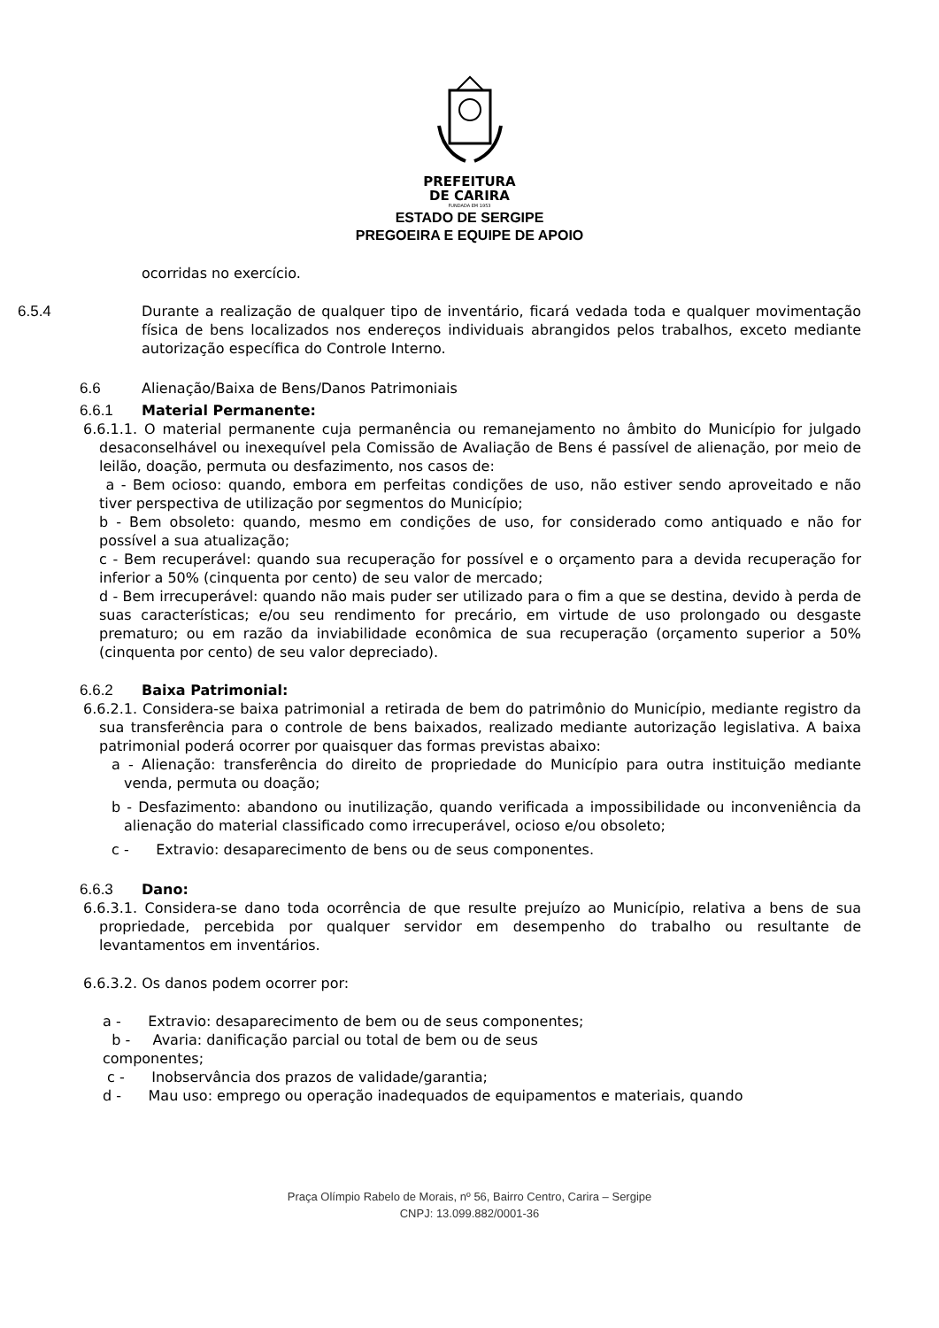PREFEITURA
DE CARIRA
FUNDADA EM 1953
ESTADO DE SERGIPE
PREGOEIRA E EQUIPE DE APOIO
ocorridas no exercício.
6.5.4 Durante a realização de qualquer tipo de inventário, ficará vedada toda e qualquer movimentação física de bens localizados nos endereços individuais abrangidos pelos trabalhos, exceto mediante autorização específica do Controle Interno.
6.6 Alienação/Baixa de Bens/Danos Patrimoniais
6.6.1 Material Permanente:
6.6.1.1. O material permanente cuja permanência ou remanejamento no âmbito do Município for julgado desaconselhável ou inexequível pela Comissão de Avaliação de Bens é passível de alienação, por meio de leilão, doação, permuta ou desfazimento, nos casos de:
a - Bem ocioso: quando, embora em perfeitas condições de uso, não estiver sendo aproveitado e não tiver perspectiva de utilização por segmentos do Município;
b - Bem obsoleto: quando, mesmo em condições de uso, for considerado como antiquado e não for possível a sua atualização;
c - Bem recuperável: quando sua recuperação for possível e o orçamento para a devida recuperação for inferior a 50% (cinquenta por cento) de seu valor de mercado;
d - Bem irrecuperável: quando não mais puder ser utilizado para o fim a que se destina, devido à perda de suas características; e/ou seu rendimento for precário, em virtude de uso prolongado ou desgaste prematuro; ou em razão da inviabilidade econômica de sua recuperação (orçamento superior a 50% (cinquenta por cento) de seu valor depreciado).
6.6.2 Baixa Patrimonial:
6.6.2.1. Considera-se baixa patrimonial a retirada de bem do patrimônio do Município, mediante registro da sua transferência para o controle de bens baixados, realizado mediante autorização legislativa. A baixa patrimonial poderá ocorrer por quaisquer das formas previstas abaixo:
a - Alienação: transferência do direito de propriedade do Município para outra instituição mediante venda, permuta ou doação;
b - Desfazimento: abandono ou inutilização, quando verificada a impossibilidade ou inconveniência da alienação do material classificado como irrecuperável, ocioso e/ou obsoleto;
c - Extravio: desaparecimento de bens ou de seus componentes.
6.6.3 Dano:
6.6.3.1. Considera-se dano toda ocorrência de que resulte prejuízo ao Município, relativa a bens de sua propriedade, percebida por qualquer servidor em desempenho do trabalho ou resultante de levantamentos em inventários.
6.6.3.2. Os danos podem ocorrer por:
a - Extravio: desaparecimento de bem ou de seus componentes;
b - Avaria: danificação parcial ou total de bem ou de seus
componentes;
c - Inobservância dos prazos de validade/garantia;
d - Mau uso: emprego ou operação inadequados de equipamentos e materiais, quando
Praça Olímpio Rabelo de Morais, nº 56, Bairro Centro, Carira – Sergipe
CNPJ: 13.099.882/0001-36